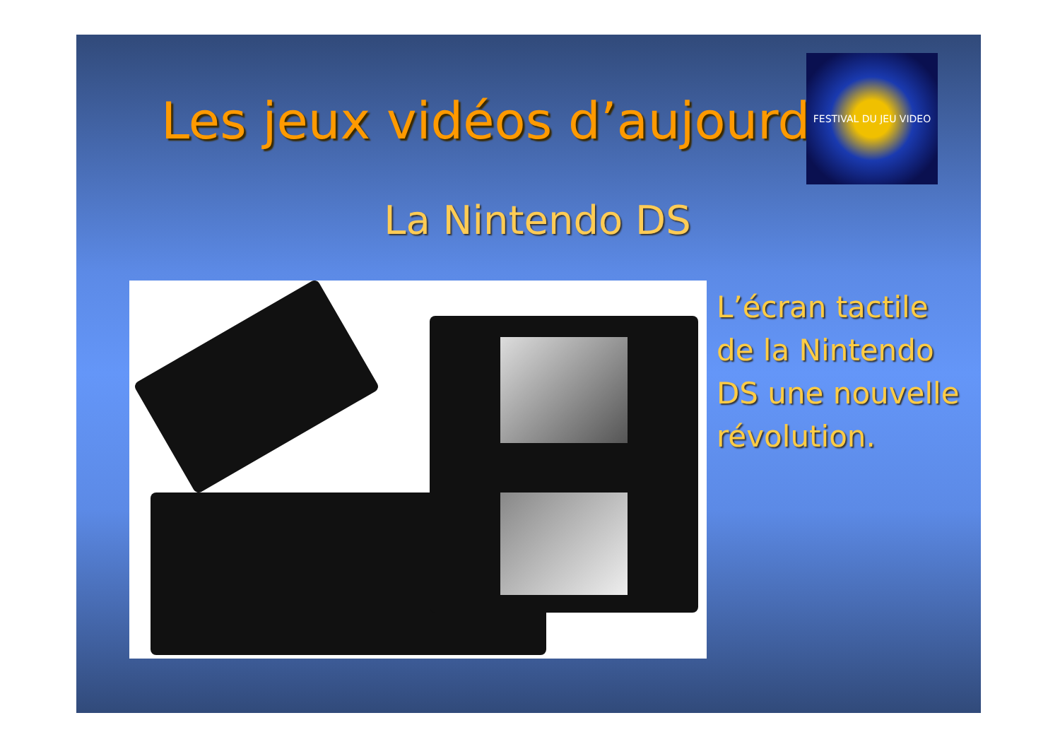Les jeux vidéos d’aujourd
FESTIVAL DU JEU VIDEO
La Nintendo DS
L’écran tactile de la Nintendo DS une nouvelle révolution.